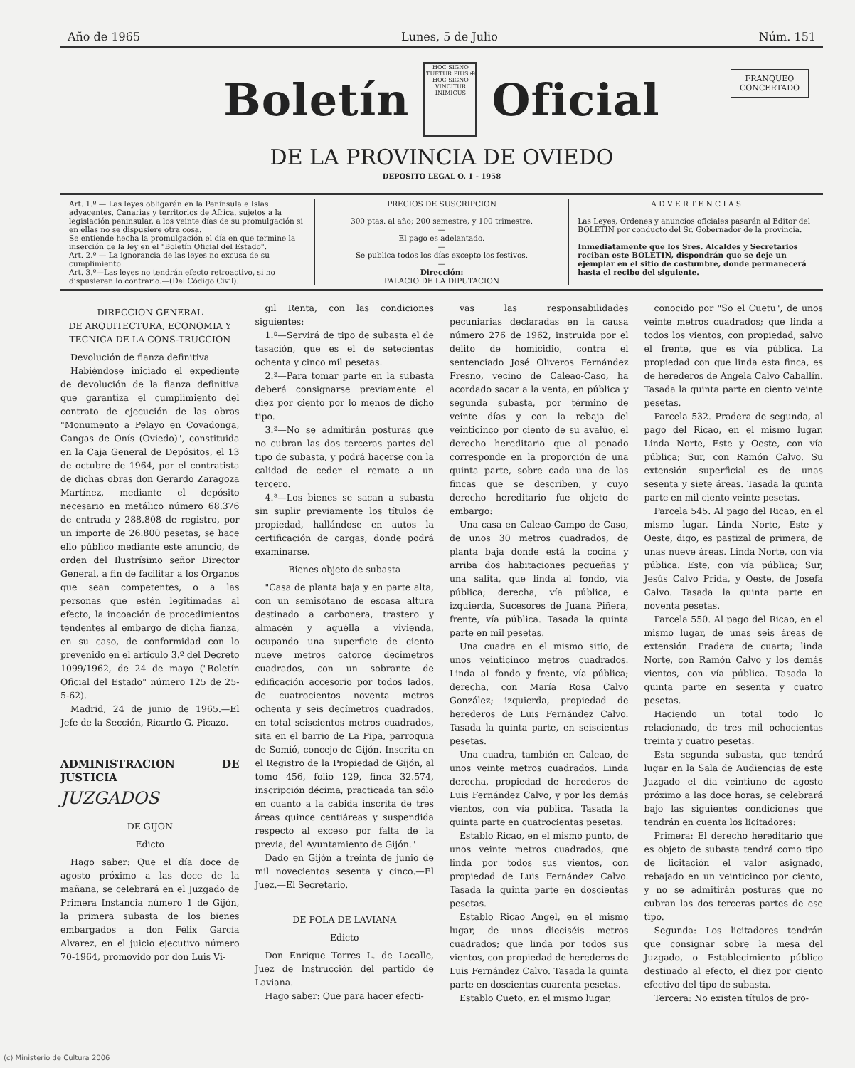Año de 1965 Lunes, 5 de Julio Núm. 151
Boletín
HOC SIGNO TUETUR PIUS ✠ HOC SIGNO VINCITUR INIMICUS
Oficial
FRANQUEO
CONCERTADO
DE LA PROVINCIA DE OVIEDO
DEPOSITO LEGAL O. 1 - 1958
Art. 1.º — Las leyes obligarán en la Península e Islas adyacentes, Canarias y territorios de Africa, sujetos a la legislación peninsular, a los veinte días de su promulgación si en ellas no se dispusiere otra cosa.
Se entiende hecha la promulgación el día en que termine la inserción de la ley en el "Boletín Oficial del Estado".
Art. 2.º — La ignorancia de las leyes no excusa de su cumplimiento.
Art. 3.º—Las leyes no tendrán efecto retroactivo, si no dispusieren lo contrario.—(Del Código Civil).
PRECIOS DE SUSCRIPCION
300 ptas. al año; 200 semestre, y 100 trimestre.
—
El pago es adelantado.
—
Se publica todos los días excepto los festivos.
—
Dirección:
PALACIO DE LA DIPUTACION
A D V E R T E N C I A S
Las Leyes, Ordenes y anuncios oficiales pasarán al Editor del BOLETIN por conducto del Sr. Gobernador de la provincia.
Inmediatamente que los Sres. Alcaldes y Secretarios reciban este BOLETIN, dispondrán que se deje un ejemplar en el sitio de costumbre, donde permanecerá hasta el recibo del siguiente.
DIRECCION GENERAL
DE ARQUITECTURA, ECONOMIA Y TECNICA DE LA CONS-TRUCCION
Devolución de fianza definitiva
Habiéndose iniciado el expediente de devolución de la fianza definitiva que garantiza el cumplimiento del contrato de ejecución de las obras "Monumento a Pelayo en Covadonga, Cangas de Onís (Oviedo)", constituida en la Caja General de Depósitos, el 13 de octubre de 1964, por el contratista de dichas obras don Gerardo Zaragoza Martínez, mediante el depósito necesario en metálico número 68.376 de entrada y 288.808 de registro, por un importe de 26.800 pesetas, se hace ello público mediante este anuncio, de orden del Ilustrísimo señor Director General, a fin de facilitar a los Organos que sean competentes, o a las personas que estén legitimadas al efecto, la incoación de procedimientos tendentes al embargo de dicha fianza, en su caso, de conformidad con lo prevenido en el artículo 3.º del Decreto 1099/1962, de 24 de mayo ("Boletín Oficial del Estado" número 125 de 25-5-62).
Madrid, 24 de junio de 1965.—El Jefe de la Sección, Ricardo G. Picazo.
ADMINISTRACION DE JUSTICIA
JUZGADOS
DE GIJON
Edicto
Hago saber: Que el día doce de agosto próximo a las doce de la mañana, se celebrará en el Juzgado de Primera Instancia número 1 de Gijón, la primera subasta de los bienes embargados a don Félix García Alvarez, en el juicio ejecutivo número 70-1964, promovido por don Luis Vi-
gil Renta, con las condiciones siguientes:
1.ª—Servirá de tipo de subasta el de tasación, que es el de setecientas ochenta y cinco mil pesetas.
2.ª—Para tomar parte en la subasta deberá consignarse previamente el diez por ciento por lo menos de dicho tipo.
3.ª—No se admitirán posturas que no cubran las dos terceras partes del tipo de subasta, y podrá hacerse con la calidad de ceder el remate a un tercero.
4.ª—Los bienes se sacan a subasta sin suplir previamente los títulos de propiedad, hallándose en autos la certificación de cargas, donde podrá examinarse.
Bienes objeto de subasta
"Casa de planta baja y en parte alta, con un semisótano de escasa altura destinado a carbonera, trastero y almacén y aquélla a vivienda, ocupando una superficie de ciento nueve metros catorce decímetros cuadrados, con un sobrante de edificación accesorio por todos lados, de cuatrocientos noventa metros ochenta y seis decímetros cuadrados, en total seiscientos metros cuadrados, sita en el barrio de La Pipa, parroquia de Somió, concejo de Gijón. Inscrita en el Registro de la Propiedad de Gijón, al tomo 456, folio 129, finca 32.574, inscripción décima, practicada tan sólo en cuanto a la cabida inscrita de tres áreas quince centiáreas y suspendida respecto al exceso por falta de la previa; del Ayuntamiento de Gijón."
Dado en Gijón a treinta de junio de mil novecientos sesenta y cinco.—El Juez.—El Secretario.
DE POLA DE LAVIANA
Edicto
Don Enrique Torres L. de Lacalle, Juez de Instrucción del partido de Laviana.
Hago saber: Que para hacer efecti-
vas las responsabilidades pecuniarias declaradas en la causa número 276 de 1962, instruida por el delito de homicidio, contra el sentenciado José Oliveros Fernández Fresno, vecino de Caleao-Caso, ha acordado sacar a la venta, en pública y segunda subasta, por término de veinte días y con la rebaja del veinticinco por ciento de su avalúo, el derecho hereditario que al penado corresponde en la proporción de una quinta parte, sobre cada una de las fincas que se describen, y cuyo derecho hereditario fue objeto de embargo:
Una casa en Caleao-Campo de Caso, de unos 30 metros cuadrados, de planta baja donde está la cocina y arriba dos habitaciones pequeñas y una salita, que linda al fondo, vía pública; derecha, vía pública, e izquierda, Sucesores de Juana Piñera, frente, vía pública. Tasada la quinta parte en mil pesetas.
Una cuadra en el mismo sitio, de unos veinticinco metros cuadrados. Linda al fondo y frente, vía pública; derecha, con María Rosa Calvo González; izquierda, propiedad de herederos de Luis Fernández Calvo. Tasada la quinta parte, en seiscientas pesetas.
Una cuadra, también en Caleao, de unos veinte metros cuadrados. Linda derecha, propiedad de herederos de Luis Fernández Calvo, y por los demás vientos, con vía pública. Tasada la quinta parte en cuatrocientas pesetas.
Establo Ricao, en el mismo punto, de unos veinte metros cuadrados, que linda por todos sus vientos, con propiedad de Luis Fernández Calvo. Tasada la quinta parte en doscientas pesetas.
Establo Ricao Angel, en el mismo lugar, de unos dieciséis metros cuadrados; que linda por todos sus vientos, con propiedad de herederos de Luis Fernández Calvo. Tasada la quinta parte en doscientas cuarenta pesetas.
Establo Cueto, en el mismo lugar,
conocido por "So el Cuetu", de unos veinte metros cuadrados; que linda a todos los vientos, con propiedad, salvo el frente, que es vía pública. La propiedad con que linda esta finca, es de herederos de Angela Calvo Caballín. Tasada la quinta parte en ciento veinte pesetas.
Parcela 532. Pradera de segunda, al pago del Ricao, en el mismo lugar. Linda Norte, Este y Oeste, con vía pública; Sur, con Ramón Calvo. Su extensión superficial es de unas sesenta y siete áreas. Tasada la quinta parte en mil ciento veinte pesetas.
Parcela 545. Al pago del Ricao, en el mismo lugar. Linda Norte, Este y Oeste, digo, es pastizal de primera, de unas nueve áreas. Linda Norte, con vía pública. Este, con vía pública; Sur, Jesús Calvo Prida, y Oeste, de Josefa Calvo. Tasada la quinta parte en noventa pesetas.
Parcela 550. Al pago del Ricao, en el mismo lugar, de unas seis áreas de extensión. Pradera de cuarta; linda Norte, con Ramón Calvo y los demás vientos, con vía pública. Tasada la quinta parte en sesenta y cuatro pesetas.
Haciendo un total todo lo relacionado, de tres mil ochocientas treinta y cuatro pesetas.
Esta segunda subasta, que tendrá lugar en la Sala de Audiencias de este Juzgado el día veintiuno de agosto próximo a las doce horas, se celebrará bajo las siguientes condiciones que tendrán en cuenta los licitadores:
Primera: El derecho hereditario que es objeto de subasta tendrá como tipo de licitación el valor asignado, rebajado en un veinticinco por ciento, y no se admitirán posturas que no cubran las dos terceras partes de ese tipo.
Segunda: Los licitadores tendrán que consignar sobre la mesa del Juzgado, o Establecimiento público destinado al efecto, el diez por ciento efectivo del tipo de subasta.
Tercera: No existen títulos de pro-
(c) Ministerio de Cultura 2006